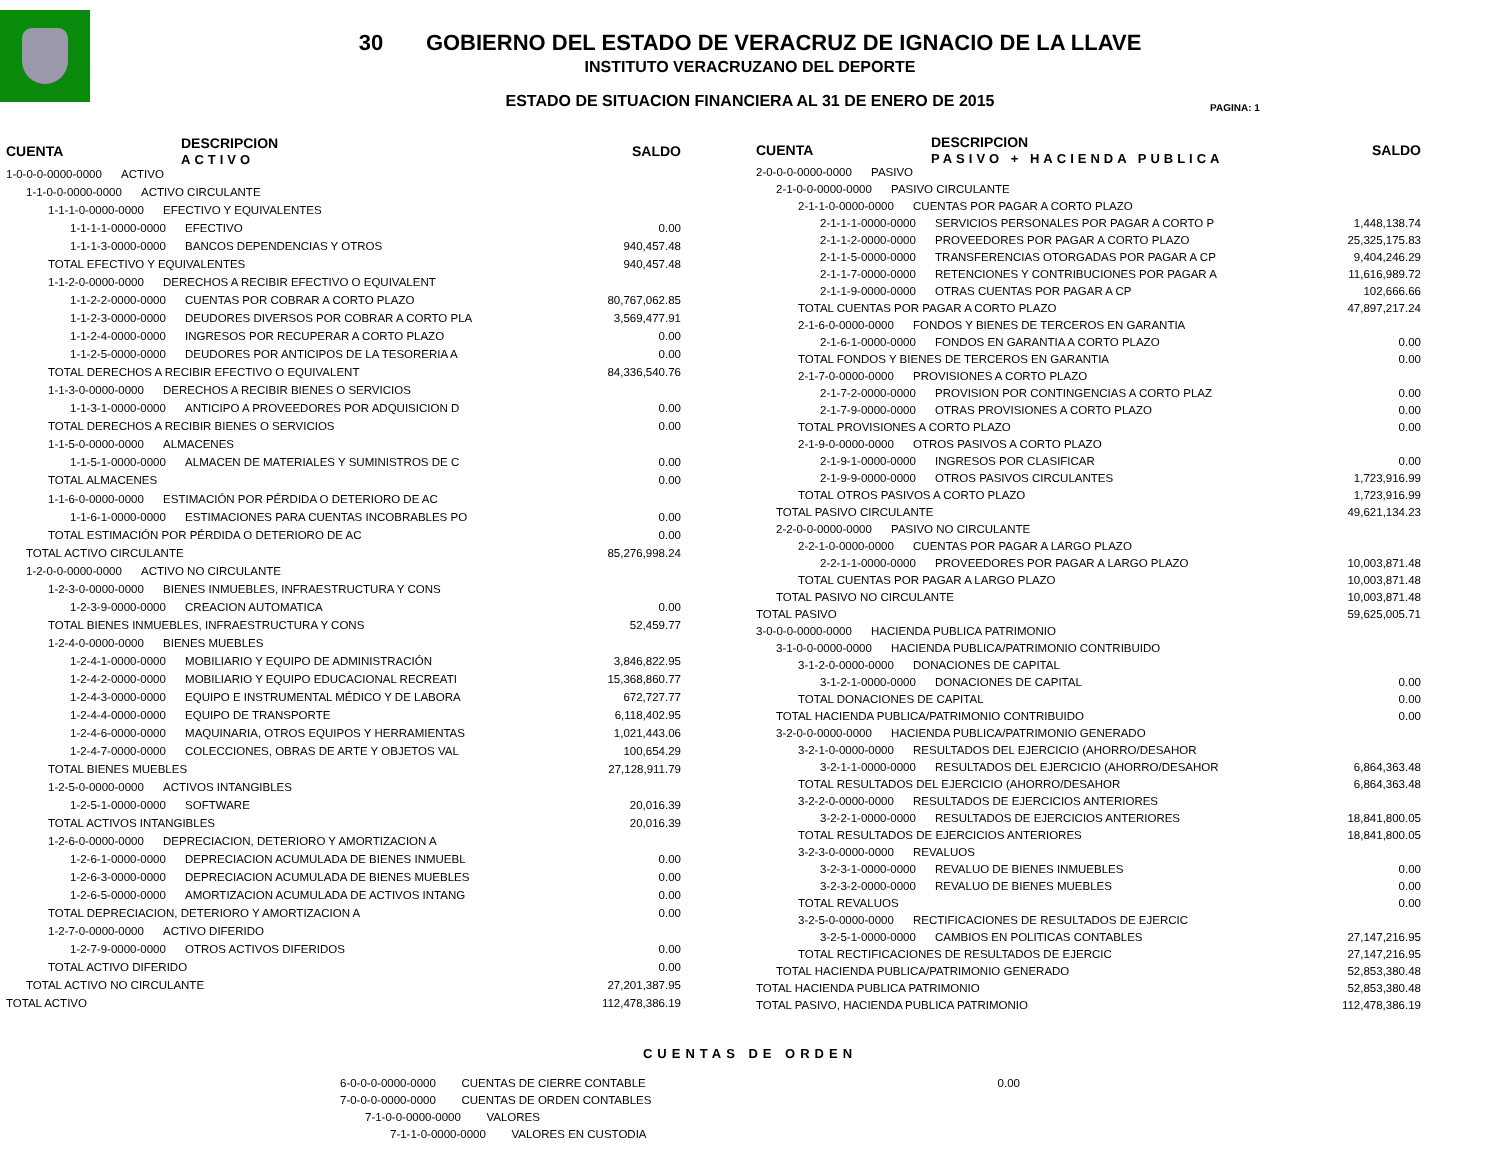30 GOBIERNO DEL ESTADO DE VERACRUZ DE IGNACIO DE LA LLAVE
INSTITUTO VERACRUZANO DEL DEPORTE
ESTADO DE SITUACION FINANCIERA AL 31 DE ENERO DE 2015
PAGINA: 1
| CUENTA | DESCRIPCION ACTIVO | SALDO |
| --- | --- | --- |
| 1-0-0-0-0000-0000 ACTIVO | | |
| 1-1-0-0-0000-0000 ACTIVO CIRCULANTE | | |
| 1-1-1-0-0000-0000 EFECTIVO Y EQUIVALENTES | | |
| 1-1-1-1-0000-0000 EFECTIVO | | 0.00 |
| 1-1-1-3-0000-0000 BANCOS DEPENDENCIAS Y OTROS | | 940,457.48 |
| TOTAL EFECTIVO Y EQUIVALENTES | | 940,457.48 |
| 1-1-2-0-0000-0000 DERECHOS A RECIBIR EFECTIVO O EQUIVALENT | | |
| 1-1-2-2-0000-0000 CUENTAS POR COBRAR A CORTO PLAZO | | 80,767,062.85 |
| 1-1-2-3-0000-0000 DEUDORES DIVERSOS POR COBRAR A CORTO PLA | | 3,569,477.91 |
| 1-1-2-4-0000-0000 INGRESOS POR RECUPERAR A CORTO PLAZO | | 0.00 |
| 1-1-2-5-0000-0000 DEUDORES POR ANTICIPOS DE LA TESORERIA A | | 0.00 |
| TOTAL DERECHOS A RECIBIR EFECTIVO O EQUIVALENT | | 84,336,540.76 |
| 1-1-3-0-0000-0000 DERECHOS A RECIBIR BIENES O SERVICIOS | | |
| 1-1-3-1-0000-0000 ANTICIPO A PROVEEDORES POR ADQUISICION D | | 0.00 |
| TOTAL DERECHOS A RECIBIR BIENES O SERVICIOS | | 0.00 |
| 1-1-5-0-0000-0000 ALMACENES | | |
| 1-1-5-1-0000-0000 ALMACEN DE MATERIALES Y SUMINISTROS DE C | | 0.00 |
| TOTAL ALMACENES | | 0.00 |
| 1-1-6-0-0000-0000 ESTIMACIÓN POR PÉRDIDA O DETERIORO DE AC | | |
| 1-1-6-1-0000-0000 ESTIMACIONES PARA CUENTAS INCOBRABLES PO | | 0.00 |
| TOTAL ESTIMACIÓN POR PÉRDIDA O DETERIORO DE AC | | 0.00 |
| TOTAL ACTIVO CIRCULANTE | | 85,276,998.24 |
| 1-2-0-0-0000-0000 ACTIVO NO CIRCULANTE | | |
| 1-2-3-0-0000-0000 BIENES INMUEBLES, INFRAESTRUCTURA Y CONS | | |
| 1-2-3-9-0000-0000 CREACION AUTOMATICA | | 0.00 |
| TOTAL BIENES INMUEBLES, INFRAESTRUCTURA Y CONS | | 52,459.77 |
| 1-2-4-0-0000-0000 BIENES MUEBLES | | |
| 1-2-4-1-0000-0000 MOBILIARIO Y EQUIPO DE ADMINISTRACIÓN | | 3,846,822.95 |
| 1-2-4-2-0000-0000 MOBILIARIO Y EQUIPO EDUCACIONAL RECREATI | | 15,368,860.77 |
| 1-2-4-3-0000-0000 EQUIPO E INSTRUMENTAL MÉDICO Y DE LABORA | | 672,727.77 |
| 1-2-4-4-0000-0000 EQUIPO DE TRANSPORTE | | 6,118,402.95 |
| 1-2-4-6-0000-0000 MAQUINARIA, OTROS EQUIPOS Y HERRAMIENTAS | | 1,021,443.06 |
| 1-2-4-7-0000-0000 COLECCIONES, OBRAS DE ARTE Y OBJETOS VAL | | 100,654.29 |
| TOTAL BIENES MUEBLES | | 27,128,911.79 |
| 1-2-5-0-0000-0000 ACTIVOS INTANGIBLES | | |
| 1-2-5-1-0000-0000 SOFTWARE | | 20,016.39 |
| TOTAL ACTIVOS INTANGIBLES | | 20,016.39 |
| 1-2-6-0-0000-0000 DEPRECIACION, DETERIORO Y AMORTIZACION A | | |
| 1-2-6-1-0000-0000 DEPRECIACION ACUMULADA DE BIENES INMUEBL | | 0.00 |
| 1-2-6-3-0000-0000 DEPRECIACION ACUMULADA DE BIENES MUEBLES | | 0.00 |
| 1-2-6-5-0000-0000 AMORTIZACION ACUMULADA DE ACTIVOS INTANG | | 0.00 |
| TOTAL DEPRECIACION, DETERIORO Y AMORTIZACION A | | 0.00 |
| 1-2-7-0-0000-0000 ACTIVO DIFERIDO | | |
| 1-2-7-9-0000-0000 OTROS ACTIVOS DIFERIDOS | | 0.00 |
| TOTAL ACTIVO DIFERIDO | | 0.00 |
| TOTAL ACTIVO NO CIRCULANTE | | 27,201,387.95 |
| TOTAL ACTIVO | | 112,478,386.19 |
| CUENTA | DESCRIPCION PASIVO + HACIENDA PUBLICA | SALDO |
| --- | --- | --- |
| 2-0-0-0-0000-0000 PASIVO | | |
| 2-1-0-0-0000-0000 PASIVO CIRCULANTE | | |
| 2-1-1-0-0000-0000 CUENTAS POR PAGAR A CORTO PLAZO | | |
| 2-1-1-1-0000-0000 SERVICIOS PERSONALES POR PAGAR A CORTO P | | 1,448,138.74 |
| 2-1-1-2-0000-0000 PROVEEDORES POR PAGAR A CORTO PLAZO | | 25,325,175.83 |
| 2-1-1-5-0000-0000 TRANSFERENCIAS OTORGADAS POR PAGAR A CP | | 9,404,246.29 |
| 2-1-1-7-0000-0000 RETENCIONES Y CONTRIBUCIONES POR PAGAR A | | 11,616,989.72 |
| 2-1-1-9-0000-0000 OTRAS CUENTAS POR PAGAR A CP | | 102,666.66 |
| TOTAL CUENTAS POR PAGAR A CORTO PLAZO | | 47,897,217.24 |
| 2-1-6-0-0000-0000 FONDOS Y BIENES DE TERCEROS EN GARANTIA | | |
| 2-1-6-1-0000-0000 FONDOS EN GARANTIA A CORTO PLAZO | | 0.00 |
| TOTAL FONDOS Y BIENES DE TERCEROS EN GARANTIA | | 0.00 |
| 2-1-7-0-0000-0000 PROVISIONES A CORTO PLAZO | | |
| 2-1-7-2-0000-0000 PROVISION POR CONTINGENCIAS A CORTO PLAZ | | 0.00 |
| 2-1-7-9-0000-0000 OTRAS PROVISIONES A CORTO PLAZO | | 0.00 |
| TOTAL PROVISIONES A CORTO PLAZO | | 0.00 |
| 2-1-9-0-0000-0000 OTROS PASIVOS A CORTO PLAZO | | |
| 2-1-9-1-0000-0000 INGRESOS POR CLASIFICAR | | 0.00 |
| 2-1-9-9-0000-0000 OTROS PASIVOS CIRCULANTES | | 1,723,916.99 |
| TOTAL OTROS PASIVOS A CORTO PLAZO | | 1,723,916.99 |
| TOTAL PASIVO CIRCULANTE | | 49,621,134.23 |
| 2-2-0-0-0000-0000 PASIVO NO CIRCULANTE | | |
| 2-2-1-0-0000-0000 CUENTAS POR PAGAR A LARGO PLAZO | | |
| 2-2-1-1-0000-0000 PROVEEDORES POR PAGAR A LARGO PLAZO | | 10,003,871.48 |
| TOTAL CUENTAS POR PAGAR A LARGO PLAZO | | 10,003,871.48 |
| TOTAL PASIVO NO CIRCULANTE | | 10,003,871.48 |
| TOTAL PASIVO | | 59,625,005.71 |
| 3-0-0-0-0000-0000 HACIENDA PUBLICA PATRIMONIO | | |
| 3-1-0-0-0000-0000 HACIENDA PUBLICA/PATRIMONIO CONTRIBUIDO | | |
| 3-1-2-0-0000-0000 DONACIONES DE CAPITAL | | |
| 3-1-2-1-0000-0000 DONACIONES DE CAPITAL | | 0.00 |
| TOTAL DONACIONES DE CAPITAL | | 0.00 |
| TOTAL HACIENDA PUBLICA/PATRIMONIO CONTRIBUIDO | | 0.00 |
| 3-2-0-0-0000-0000 HACIENDA PUBLICA/PATRIMONIO GENERADO | | |
| 3-2-1-0-0000-0000 RESULTADOS DEL EJERCICIO (AHORRO/DESAHOR | | |
| 3-2-1-1-0000-0000 RESULTADOS DEL EJERCICIO (AHORRO/DESAHOR | | 6,864,363.48 |
| TOTAL RESULTADOS DEL EJERCICIO (AHORRO/DESAHOR | | 6,864,363.48 |
| 3-2-2-0-0000-0000 RESULTADOS DE EJERCICIOS ANTERIORES | | |
| 3-2-2-1-0000-0000 RESULTADOS DE EJERCICIOS ANTERIORES | | 18,841,800.05 |
| TOTAL RESULTADOS DE EJERCICIOS ANTERIORES | | 18,841,800.05 |
| 3-2-3-0-0000-0000 REVALUOS | | |
| 3-2-3-1-0000-0000 REVALUO DE BIENES INMUEBLES | | 0.00 |
| 3-2-3-2-0000-0000 REVALUO DE BIENES MUEBLES | | 0.00 |
| TOTAL REVALUOS | | 0.00 |
| 3-2-5-0-0000-0000 RECTIFICACIONES DE RESULTADOS DE EJERCIC | | |
| 3-2-5-1-0000-0000 CAMBIOS EN POLITICAS CONTABLES | | 27,147,216.95 |
| TOTAL RECTIFICACIONES DE RESULTADOS DE EJERCIC | | 27,147,216.95 |
| TOTAL HACIENDA PUBLICA/PATRIMONIO GENERADO | | 52,853,380.48 |
| TOTAL HACIENDA PUBLICA PATRIMONIO | | 52,853,380.48 |
| TOTAL PASIVO, HACIENDA PUBLICA PATRIMONIO | | 112,478,386.19 |
CUENTAS DE ORDEN
| 6-0-0-0-0000-0000 CUENTAS DE CIERRE CONTABLE | 0.00 |
| 7-0-0-0-0000-0000 CUENTAS DE ORDEN CONTABLES | |
| 7-1-0-0-0000-0000 VALORES | |
| 7-1-1-0-0000-0000 VALORES EN CUSTODIA | |